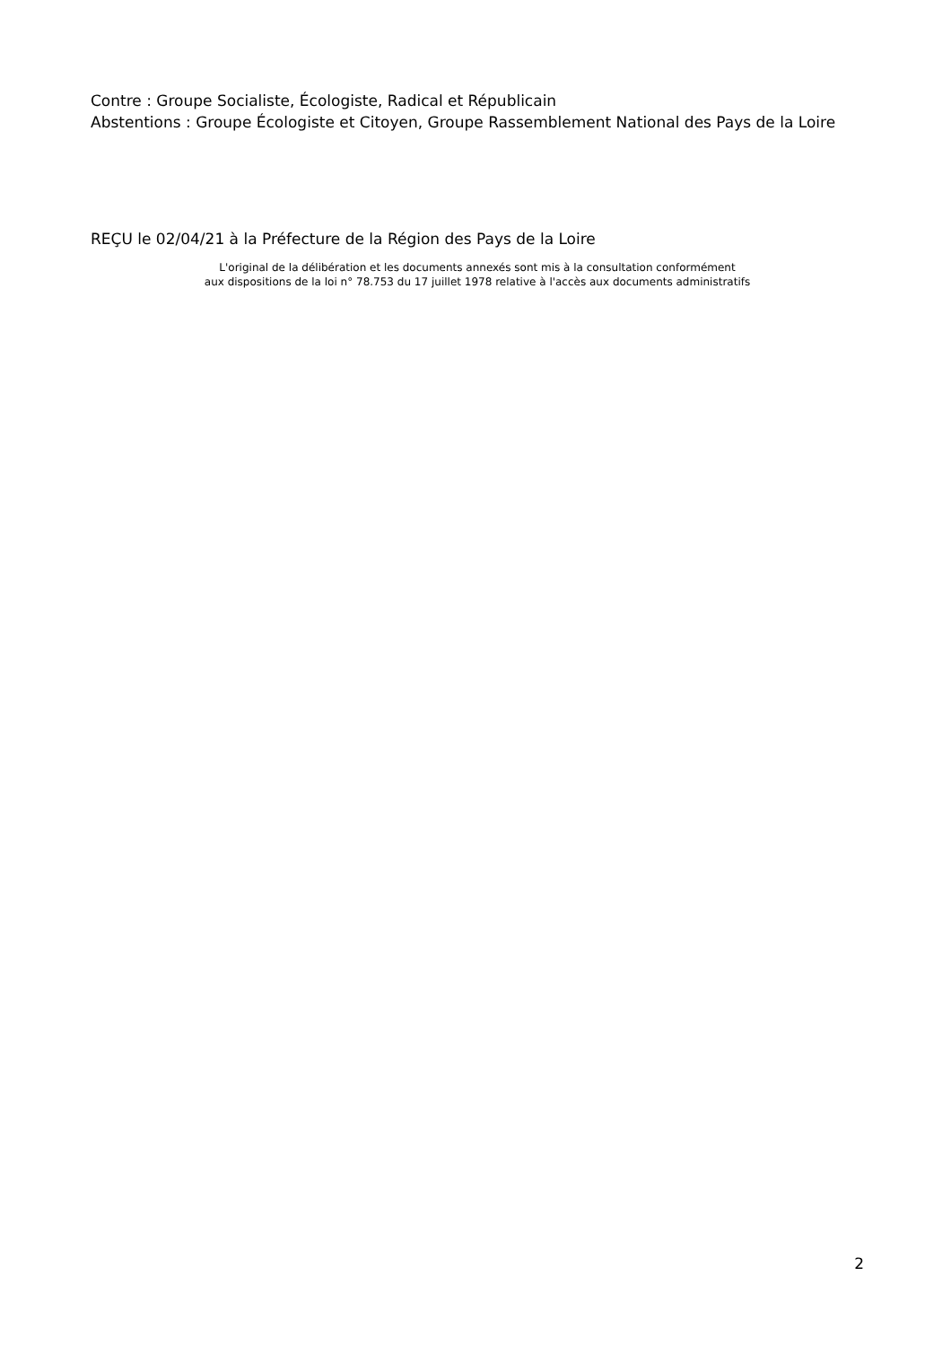Contre : Groupe Socialiste, Écologiste, Radical et Républicain
Abstentions : Groupe Écologiste et Citoyen, Groupe Rassemblement National des Pays de la Loire
REÇU le 02/04/21 à la Préfecture de la Région des Pays de la Loire
L'original de la délibération et les documents annexés sont mis à la consultation conformément
aux dispositions de la loi n° 78.753 du 17 juillet 1978 relative à l'accès aux documents administratifs
2